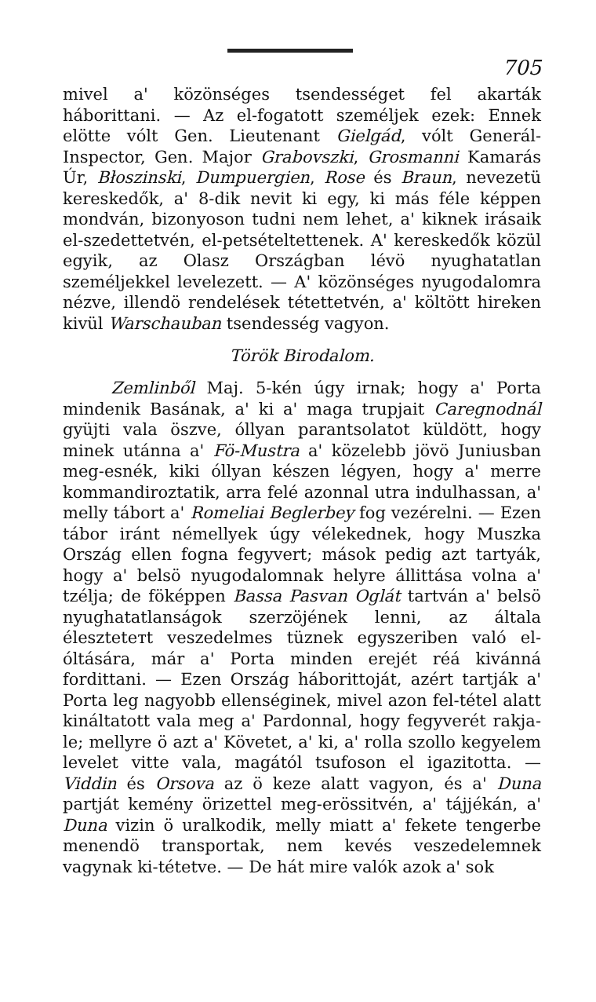705
mivel a' közönséges tsendességet fel akarták háborittani. — Az el-fogatott személjek ezek: Ennek elötte vólt Gen. Lieutenant Gielgád, vólt Generál-Inspector, Gen. Major Grabovszki, Grosmanni Kamarás Úr, Błoszinski, Dumpuergien, Rose és Braun, nevezetü kereskedők, a' 8-dik nevit ki egy, ki más féle képpen mondván, bizonyoson tudni nem lehet, a' kiknek irásaik el-szedettetvén, el-petsételtettenek. A' kereskedők közül egyik, az Olasz Országban lévö nyughatatlan személjekkel levelezett. — A' közönséges nyugodalomra nézve, illendö rendelések tétettetvén, a' költött hireken kivül Warschauban tsendesség vagyon.
Török Birodalom.
Zemlinből Maj. 5-kén úgy irnak; hogy a' Porta mindenik Basának, a' ki a' maga trupjait Caregnodnál gyüjti vala öszve, óllyan parantsolatot küldött, hogy minek utánna a' Fö-Mustra a' közelebb jövö Juniusban meg-esnék, kiki óllyan készen légyen, hogy a' merre kommandiroztatik, arra felé azonnal utra indulhassan, a' melly tábort a' Romeliai Beglerbey fog vezérelni. — Ezen tábor iránt némellyek úgy vélekednek, hogy Muszka Ország ellen fogna fegyvert; mások pedig azt tartyák, hogy a' belsö nyugodalomnak helyre állittása volna a' tzélja; de föképpen Bassa Pasvan Oglát tartván a' belsö nyughatatlanságok szerzöjének lenni, az általa éleszteteтt veszedelmes tüznek egyszeriben való el-óltására, már a' Porta minden erejét réá kivánná fordittani. — Ezen Ország háborittoját, azért tartják a' Porta leg nagyobb ellenséginek, mivel azon fel-tétel alatt kináltatott vala meg a' Pardonnal, hogy fegyverét rakja-le; mellyre ö azt a' Követet, a' ki, a' rolla szollo kegyelem levelet vitte vala, magától tsufoson el igazitotta. — Viddin és Orsova az ö keze alatt vagyon, és a' Duna partját kemény örizettel meg-erössitvén, a' tájjékán, a' Duna vizin ö uralkodik, melly miatt a' fekete tengerbe menendö transportak, nem kevés veszedelemnek vagynak ki-tétetve. — De hát mire valók azok a' sok